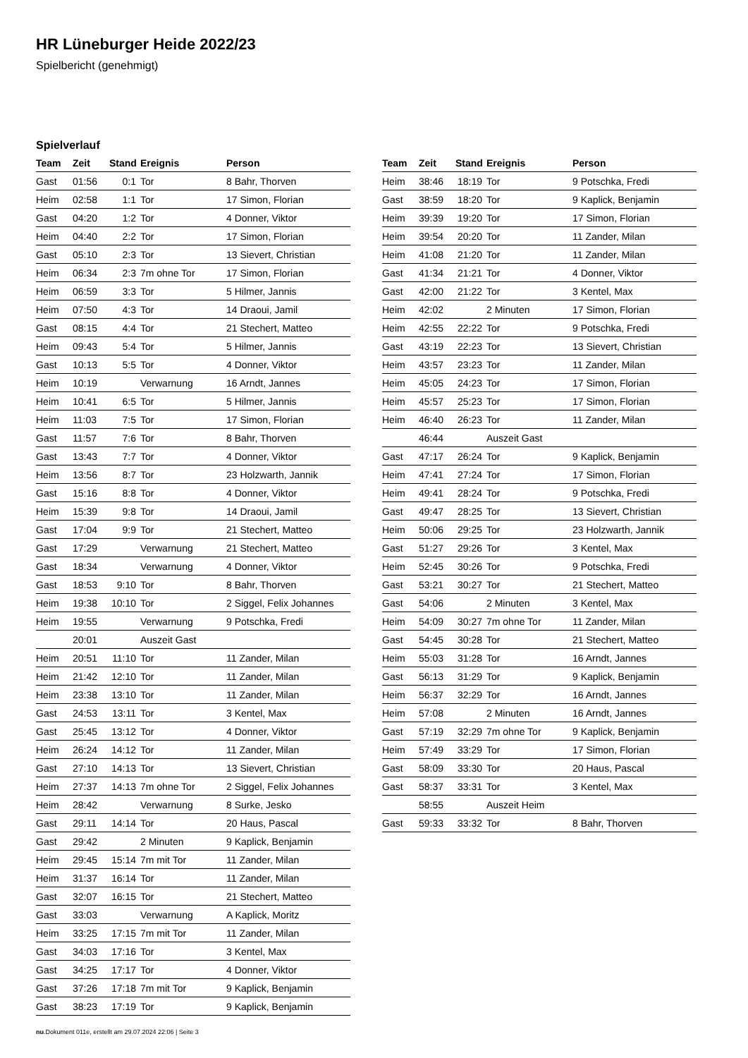HR Lüneburger Heide 2022/23
Spielbericht (genehmigt)
Spielverlauf
| Team | Zeit | Stand | Ereignis | Person |
| --- | --- | --- | --- | --- |
| Gast | 01:56 | 0:1 | Tor | 8 Bahr, Thorven |
| Heim | 02:58 | 1:1 | Tor | 17 Simon, Florian |
| Gast | 04:20 | 1:2 | Tor | 4 Donner, Viktor |
| Heim | 04:40 | 2:2 | Tor | 17 Simon, Florian |
| Gast | 05:10 | 2:3 | Tor | 13 Sievert, Christian |
| Heim | 06:34 | 2:3 | 7m ohne Tor | 17 Simon, Florian |
| Heim | 06:59 | 3:3 | Tor | 5 Hilmer, Jannis |
| Heim | 07:50 | 4:3 | Tor | 14 Draoui, Jamil |
| Gast | 08:15 | 4:4 | Tor | 21 Stechert, Matteo |
| Heim | 09:43 | 5:4 | Tor | 5 Hilmer, Jannis |
| Gast | 10:13 | 5:5 | Tor | 4 Donner, Viktor |
| Heim | 10:19 | | Verwarnung | 16 Arndt, Jannes |
| Heim | 10:41 | 6:5 | Tor | 5 Hilmer, Jannis |
| Heim | 11:03 | 7:5 | Tor | 17 Simon, Florian |
| Gast | 11:57 | 7:6 | Tor | 8 Bahr, Thorven |
| Gast | 13:43 | 7:7 | Tor | 4 Donner, Viktor |
| Heim | 13:56 | 8:7 | Tor | 23 Holzwarth, Jannik |
| Gast | 15:16 | 8:8 | Tor | 4 Donner, Viktor |
| Heim | 15:39 | 9:8 | Tor | 14 Draoui, Jamil |
| Gast | 17:04 | 9:9 | Tor | 21 Stechert, Matteo |
| Gast | 17:29 | | Verwarnung | 21 Stechert, Matteo |
| Gast | 18:34 | | Verwarnung | 4 Donner, Viktor |
| Gast | 18:53 | 9:10 | Tor | 8 Bahr, Thorven |
| Heim | 19:38 | 10:10 | Tor | 2 Siggel, Felix Johannes |
| Heim | 19:55 | | Verwarnung | 9 Potschka, Fredi |
| | 20:01 | | Auszeit Gast | |
| Heim | 20:51 | 11:10 | Tor | 11 Zander, Milan |
| Heim | 21:42 | 12:10 | Tor | 11 Zander, Milan |
| Heim | 23:38 | 13:10 | Tor | 11 Zander, Milan |
| Gast | 24:53 | 13:11 | Tor | 3 Kentel, Max |
| Gast | 25:45 | 13:12 | Tor | 4 Donner, Viktor |
| Heim | 26:24 | 14:12 | Tor | 11 Zander, Milan |
| Gast | 27:10 | 14:13 | Tor | 13 Sievert, Christian |
| Heim | 27:37 | 14:13 | 7m ohne Tor | 2 Siggel, Felix Johannes |
| Heim | 28:42 | | Verwarnung | 8 Surke, Jesko |
| Gast | 29:11 | 14:14 | Tor | 20 Haus, Pascal |
| Gast | 29:42 | | 2 Minuten | 9 Kaplick, Benjamin |
| Heim | 29:45 | 15:14 | 7m mit Tor | 11 Zander, Milan |
| Heim | 31:37 | 16:14 | Tor | 11 Zander, Milan |
| Gast | 32:07 | 16:15 | Tor | 21 Stechert, Matteo |
| Gast | 33:03 | | Verwarnung | A Kaplick, Moritz |
| Heim | 33:25 | 17:15 | 7m mit Tor | 11 Zander, Milan |
| Gast | 34:03 | 17:16 | Tor | 3 Kentel, Max |
| Gast | 34:25 | 17:17 | Tor | 4 Donner, Viktor |
| Gast | 37:26 | 17:18 | 7m mit Tor | 9 Kaplick, Benjamin |
| Gast | 38:23 | 17:19 | Tor | 9 Kaplick, Benjamin |
| Team | Zeit | Stand | Ereignis | Person |
| --- | --- | --- | --- | --- |
| Heim | 38:46 | 18:19 | Tor | 9 Potschka, Fredi |
| Gast | 38:59 | 18:20 | Tor | 9 Kaplick, Benjamin |
| Heim | 39:39 | 19:20 | Tor | 17 Simon, Florian |
| Heim | 39:54 | 20:20 | Tor | 11 Zander, Milan |
| Heim | 41:08 | 21:20 | Tor | 11 Zander, Milan |
| Gast | 41:34 | 21:21 | Tor | 4 Donner, Viktor |
| Gast | 42:00 | 21:22 | Tor | 3 Kentel, Max |
| Heim | 42:02 | | 2 Minuten | 17 Simon, Florian |
| Heim | 42:55 | 22:22 | Tor | 9 Potschka, Fredi |
| Gast | 43:19 | 22:23 | Tor | 13 Sievert, Christian |
| Heim | 43:57 | 23:23 | Tor | 11 Zander, Milan |
| Heim | 45:05 | 24:23 | Tor | 17 Simon, Florian |
| Heim | 45:57 | 25:23 | Tor | 17 Simon, Florian |
| Heim | 46:40 | 26:23 | Tor | 11 Zander, Milan |
| | 46:44 | | Auszeit Gast | |
| Gast | 47:17 | 26:24 | Tor | 9 Kaplick, Benjamin |
| Heim | 47:41 | 27:24 | Tor | 17 Simon, Florian |
| Heim | 49:41 | 28:24 | Tor | 9 Potschka, Fredi |
| Gast | 49:47 | 28:25 | Tor | 13 Sievert, Christian |
| Heim | 50:06 | 29:25 | Tor | 23 Holzwarth, Jannik |
| Gast | 51:27 | 29:26 | Tor | 3 Kentel, Max |
| Heim | 52:45 | 30:26 | Tor | 9 Potschka, Fredi |
| Gast | 53:21 | 30:27 | Tor | 21 Stechert, Matteo |
| Gast | 54:06 | | 2 Minuten | 3 Kentel, Max |
| Heim | 54:09 | 30:27 | 7m ohne Tor | 11 Zander, Milan |
| Gast | 54:45 | 30:28 | Tor | 21 Stechert, Matteo |
| Heim | 55:03 | 31:28 | Tor | 16 Arndt, Jannes |
| Gast | 56:13 | 31:29 | Tor | 9 Kaplick, Benjamin |
| Heim | 56:37 | 32:29 | Tor | 16 Arndt, Jannes |
| Heim | 57:08 | | 2 Minuten | 16 Arndt, Jannes |
| Gast | 57:19 | 32:29 | 7m ohne Tor | 9 Kaplick, Benjamin |
| Heim | 57:49 | 33:29 | Tor | 17 Simon, Florian |
| Gast | 58:09 | 33:30 | Tor | 20 Haus, Pascal |
| Gast | 58:37 | 33:31 | Tor | 3 Kentel, Max |
| | 58:55 | | Auszeit Heim | |
| Gast | 59:33 | 33:32 | Tor | 8 Bahr, Thorven |
nu.Dokument 011e, erstellt am 29.07.2024 22:06 | Seite 3